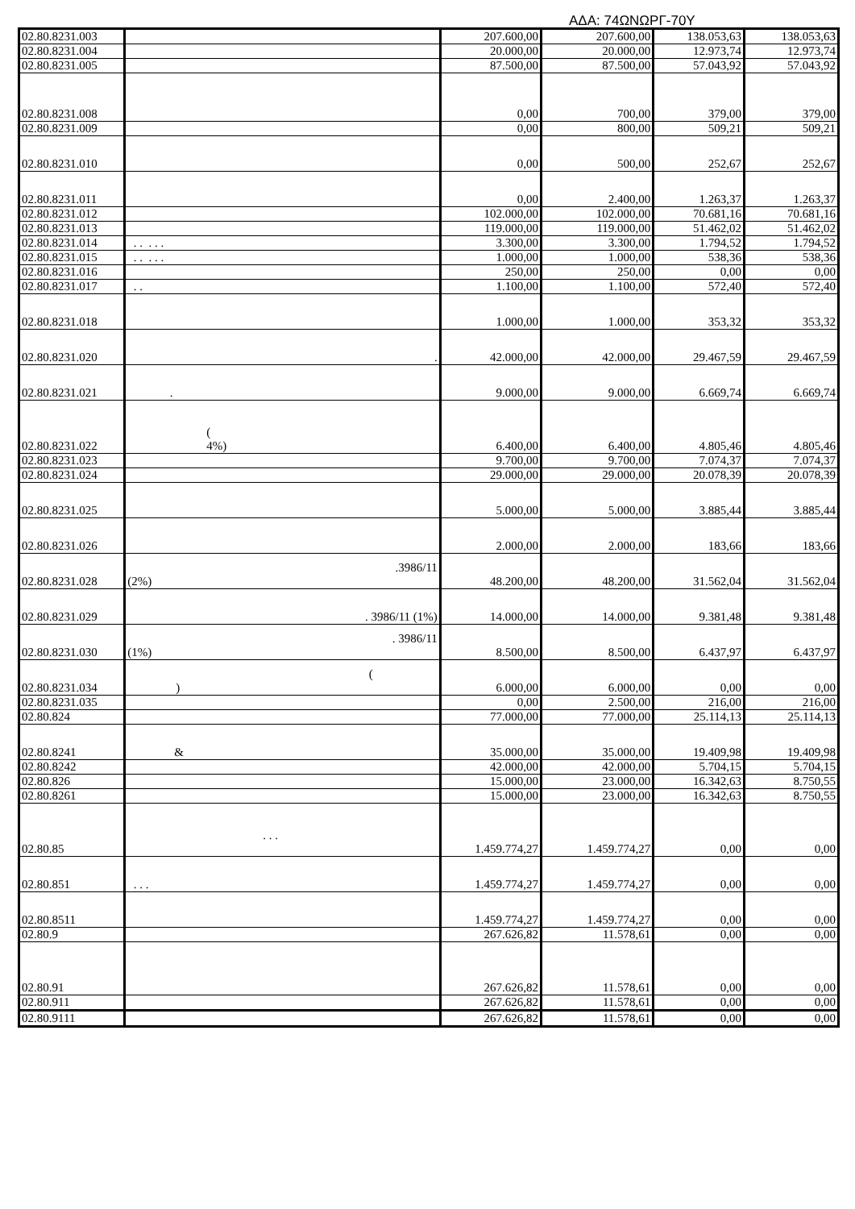ΑΔΑ: 74ΩΝΩΡΓ-70Υ
| 02.80.8231.003 | | 207.600,00 | 207.600,00 | 138.053,63 | 138.053,63 |
| 02.80.8231.004 | | 20.000,00 | 20.000,00 | 12.973,74 | 12.973,74 |
| 02.80.8231.005 | | 87.500,00 | 87.500,00 | 57.043,92 | 57.043,92 |
| 02.80.8231.008 | | 0,00 | 700,00 | 379,00 | 379,00 |
| 02.80.8231.009 | | 0,00 | 800,00 | 509,21 | 509,21 |
| 02.80.8231.010 | | 0,00 | 500,00 | 252,67 | 252,67 |
| 02.80.8231.011 | | 0,00 | 2.400,00 | 1.263,37 | 1.263,37 |
| 02.80.8231.012 | | 102.000,00 | 102.000,00 | 70.681,16 | 70.681,16 |
| 02.80.8231.013 | | 119.000,00 | 119.000,00 | 51.462,02 | 51.462,02 |
| 02.80.8231.014 | . . . . . | 3.300,00 | 3.300,00 | 1.794,52 | 1.794,52 |
| 02.80.8231.015 | . . . . . | 1.000,00 | 1.000,00 | 538,36 | 538,36 |
| 02.80.8231.016 | | 250,00 | 250,00 | 0,00 | 0,00 |
| 02.80.8231.017 | . . | 1.100,00 | 1.100,00 | 572,40 | 572,40 |
| 02.80.8231.018 | | 1.000,00 | 1.000,00 | 353,32 | 353,32 |
| 02.80.8231.020 | . | 42.000,00 | 42.000,00 | 29.467,59 | 29.467,59 |
| 02.80.8231.021 | . | 9.000,00 | 9.000,00 | 6.669,74 | 6.669,74 |
| 02.80.8231.022 | ( 4%) | 6.400,00 | 6.400,00 | 4.805,46 | 4.805,46 |
| 02.80.8231.023 | | 9.700,00 | 9.700,00 | 7.074,37 | 7.074,37 |
| 02.80.8231.024 | | 29.000,00 | 29.000,00 | 20.078,39 | 20.078,39 |
| 02.80.8231.025 | | 5.000,00 | 5.000,00 | 3.885,44 | 3.885,44 |
| 02.80.8231.026 | | 2.000,00 | 2.000,00 | 183,66 | 183,66 |
| 02.80.8231.028 | .3986/11 (2%) | 48.200,00 | 48.200,00 | 31.562,04 | 31.562,04 |
| 02.80.8231.029 | . 3986/11 (1%) | 14.000,00 | 14.000,00 | 9.381,48 | 9.381,48 |
| 02.80.8231.030 | . 3986/11 (1%) | 8.500,00 | 8.500,00 | 6.437,97 | 6.437,97 |
| 02.80.8231.034 | ( ) | 6.000,00 | 6.000,00 | 0,00 | 0,00 |
| 02.80.8231.035 | | 0,00 | 2.500,00 | 216,00 | 216,00 |
| 02.80.824 | | 77.000,00 | 77.000,00 | 25.114,13 | 25.114,13 |
| 02.80.8241 | & | 35.000,00 | 35.000,00 | 19.409,98 | 19.409,98 |
| 02.80.8242 | | 42.000,00 | 42.000,00 | 5.704,15 | 5.704,15 |
| 02.80.826 | | 15.000,00 | 23.000,00 | 16.342,63 | 8.750,55 |
| 02.80.8261 | | 15.000,00 | 23.000,00 | 16.342,63 | 8.750,55 |
| 02.80.85 | . . . | 1.459.774,27 | 1.459.774,27 | 0,00 | 0,00 |
| 02.80.851 | . . . | 1.459.774,27 | 1.459.774,27 | 0,00 | 0,00 |
| 02.80.8511 | | 1.459.774,27 | 1.459.774,27 | 0,00 | 0,00 |
| 02.80.9 | | 267.626,82 | 11.578,61 | 0,00 | 0,00 |
| 02.80.91 | | 267.626,82 | 11.578,61 | 0,00 | 0,00 |
| 02.80.911 | | 267.626,82 | 11.578,61 | 0,00 | 0,00 |
| 02.80.9111 | | 267.626,82 | 11.578,61 | 0,00 | 0,00 |